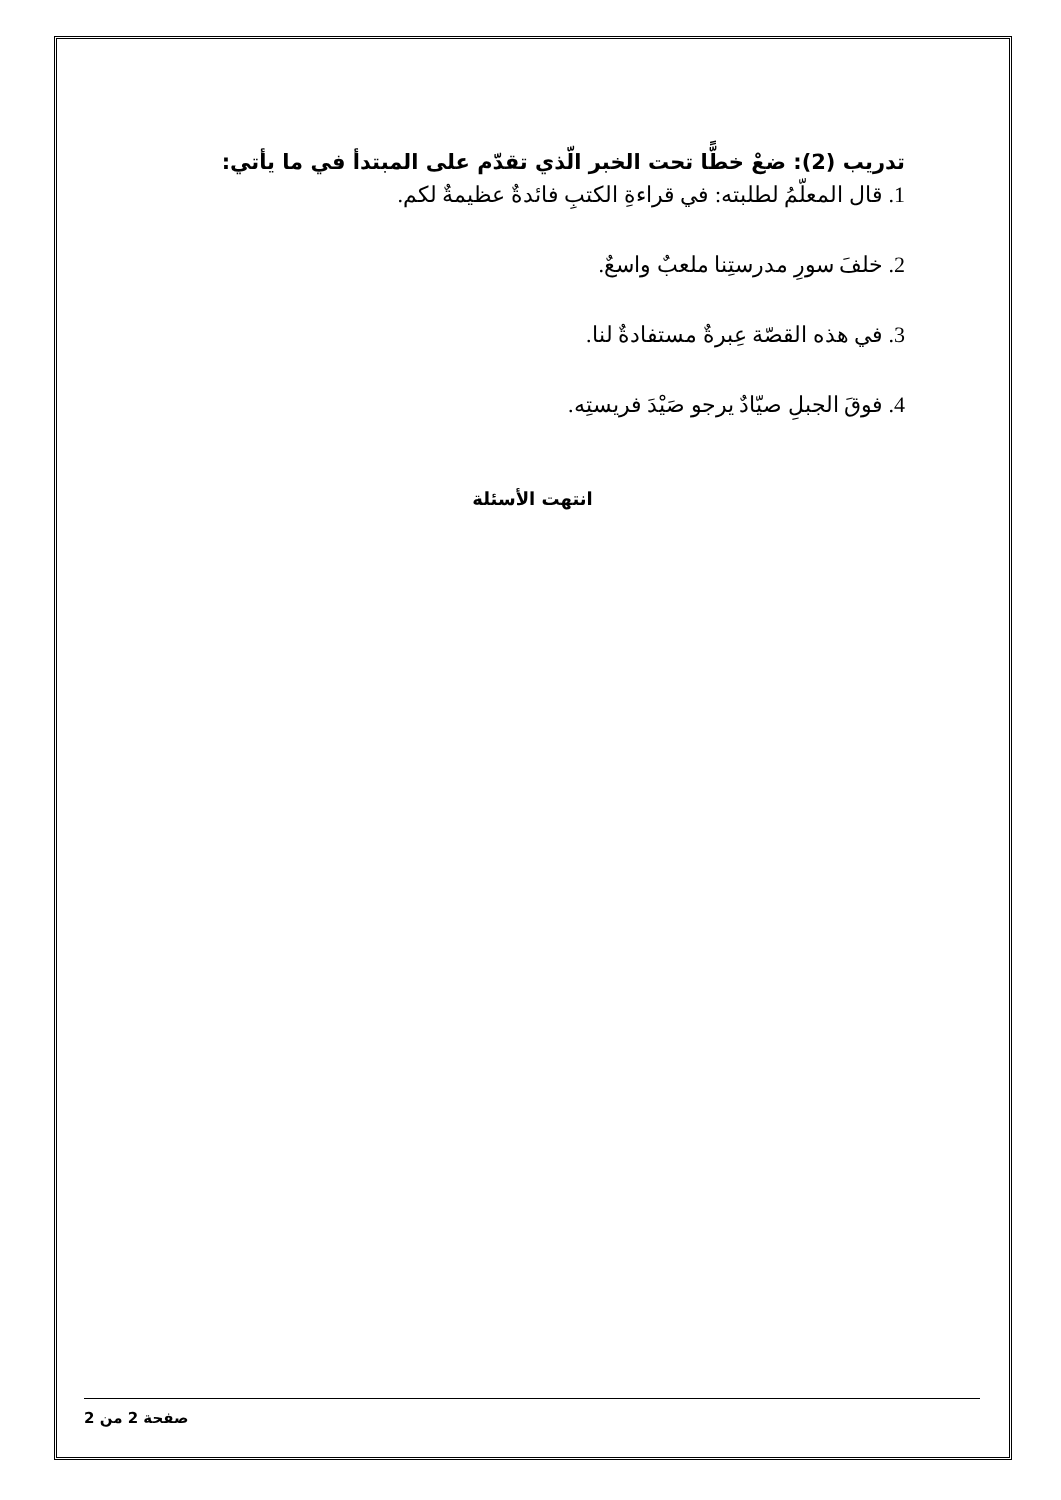تدريب (2): ضعْ خطًّا تحت الخبر الّذي تقدّم على المبتدأ في ما يأتي:
1. قال المعلّمُ لطلبته: في قراءةِ الكتبِ فائدةٌ عظيمةٌ لكم.
2. خلفَ سورِ مدرستِنا ملعبٌ واسعٌ.
3. في هذه القصّة عِبرةٌ مستفادةٌ لنا.
4. فوقَ الجبلِ صيّادٌ يرجو صَيْدَ فريستِه.
انتهت الأسئلة
صفحة 2 من 2